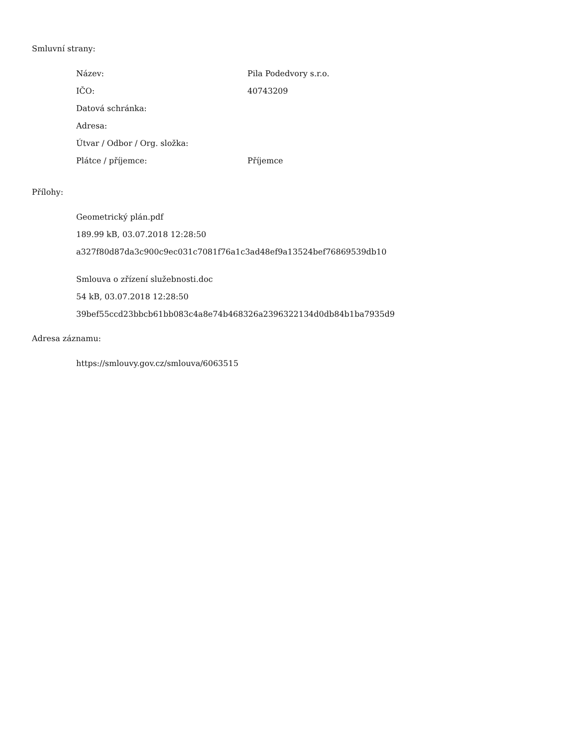Smluvní strany:
| Název: | Pila Podedvory s.r.o. |
| IČO: | 40743209 |
| Datová schránka: | |
| Adresa: | |
| Útvar / Odbor / Org. složka: | |
| Plátce / příjemce: | Příjemce |
Přílohy:
Geometrický plán.pdf
189.99 kB, 03.07.2018 12:28:50
a327f80d87da3c900c9ec031c7081f76a1c3ad48ef9a13524bef76869539db10
Smlouva o zřízení služebnosti.doc
54 kB, 03.07.2018 12:28:50
39bef55ccd23bbcb61bb083c4a8e74b468326a2396322134d0db84b1ba7935d9
Adresa záznamu:
https://smlouvy.gov.cz/smlouva/6063515